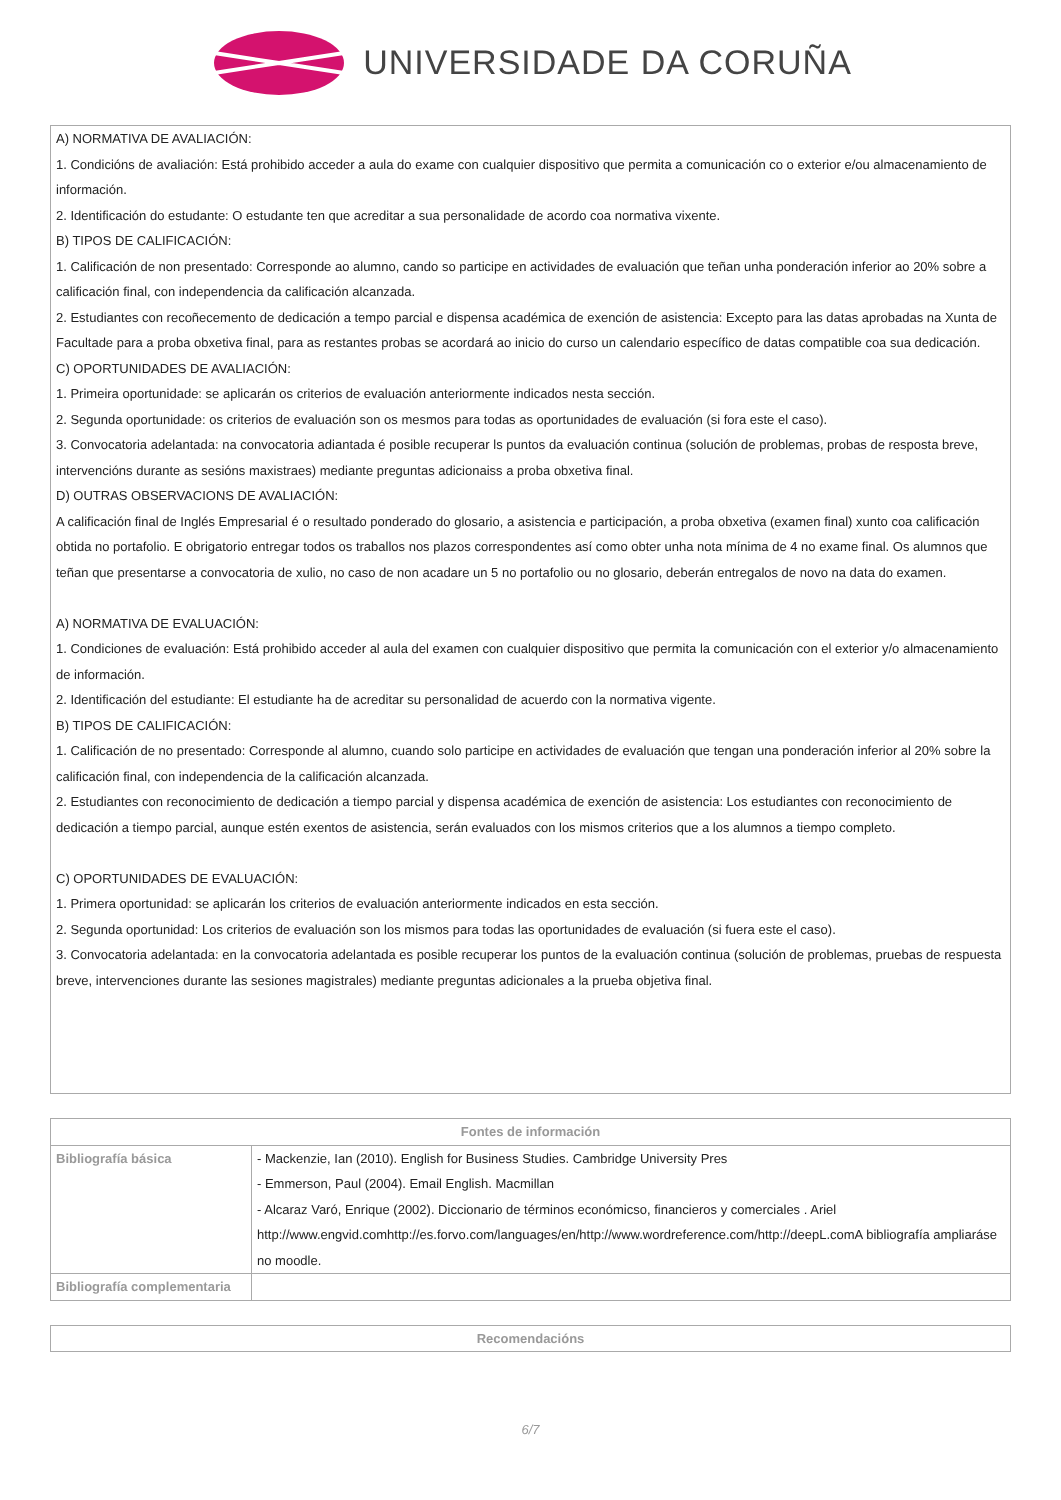UNIVERSIDADE DA CORUÑA
A) NORMATIVA DE AVALIACIÓN:
1. Condicións de avaliación: Está prohibido acceder a aula do exame con cualquier dispositivo que permita a comunicación co o exterior e/ou almacenamiento de información.
2. Identificación do estudante: O estudante ten que acreditar a sua personalidade de acordo coa normativa vixente.
B) TIPOS DE CALIFICACIÓN:
1. Calificación de non presentado: Corresponde ao alumno, cando so participe en actividades de evaluación que teñan unha ponderación inferior ao 20% sobre a calificación final, con independencia da calificación alcanzada.
2. Estudiantes con recoñecemento de dedicación a tempo parcial e dispensa académica de exención de asistencia: Excepto para las datas aprobadas na Xunta de Facultade para a proba obxetiva final, para as restantes probas se acordará ao inicio do curso un calendario específico de datas compatible coa sua dedicación.
C) OPORTUNIDADES DE AVALIACIÓN:
1. Primeira oportunidade: se aplicarán os criterios de evaluación anteriormente indicados nesta sección.
2. Segunda oportunidade: os criterios de evaluación son os mesmos para todas as oportunidades de evaluación (si fora este el caso).
3. Convocatoria adelantada: na convocatoria adiantada é posible recuperar ls puntos da evaluación continua (solución de problemas, probas de resposta breve, intervencións durante as sesións maxistraes) mediante preguntas adicionaiss a proba obxetiva final.
D) OUTRAS OBSERVACIONS DE AVALIACIÓN:
A calificación final de Inglés Empresarial é o resultado ponderado do glosario, a asistencia e participación, a proba obxetiva (examen final) xunto coa calificación obtida no portafolio. E obrigatorio entregar todos os traballos nos plazos correspondentes así como obter unha nota mínima de 4 no exame final. Os alumnos que teñan que presentarse a convocatoria de xulio, no caso de non acadare un 5 no portafolio ou no glosario, deberán entregalos de novo na data do examen.
A) NORMATIVA DE EVALUACIÓN:
1. Condiciones de evaluación: Está prohibido acceder al aula del examen con cualquier dispositivo que permita la comunicación con el exterior y/o almacenamiento de información.
2. Identificación del estudiante: El estudiante ha de acreditar su personalidad de acuerdo con la normativa vigente.
B) TIPOS DE CALIFICACIÓN:
1. Calificación de no presentado: Corresponde al alumno, cuando solo participe en actividades de evaluación que tengan una ponderación inferior al 20% sobre la calificación final, con independencia de la calificación alcanzada.
2. Estudiantes con reconocimiento de dedicación a tiempo parcial y dispensa académica de exención de asistencia: Los estudiantes con reconocimiento de dedicación a tiempo parcial, aunque estén exentos de asistencia, serán evaluados con los mismos criterios que a los alumnos a tiempo completo.
C) OPORTUNIDADES DE EVALUACIÓN:
1. Primera oportunidad: se aplicarán los criterios de evaluación anteriormente indicados en esta sección.
2. Segunda oportunidad: Los criterios de evaluación son los mismos para todas las oportunidades de evaluación (si fuera este el caso).
3. Convocatoria adelantada: en la convocatoria adelantada es posible recuperar los puntos de la evaluación continua (solución de problemas, pruebas de respuesta breve, intervenciones durante las sesiones magistrales) mediante preguntas adicionales a la prueba objetiva final.
| Fontes de información | |
| --- | --- |
| Bibliografía básica | - Mackenzie, Ian (2010). English for Business Studies. Cambridge University Pres - Emmerson, Paul (2004). Email English. Macmillan - Alcaraz Varó, Enrique (2002). Diccionario de términos económicso, financieros y comerciales . Ariel http://www.engvid.comhttp://es.forvo.com/languages/en/http://www.wordreference.com/http://deepL.comA bibliografía ampliaráse no moodle. |
| Bibliografía complementaria | |
| Recomendacións |
| --- |
6/7